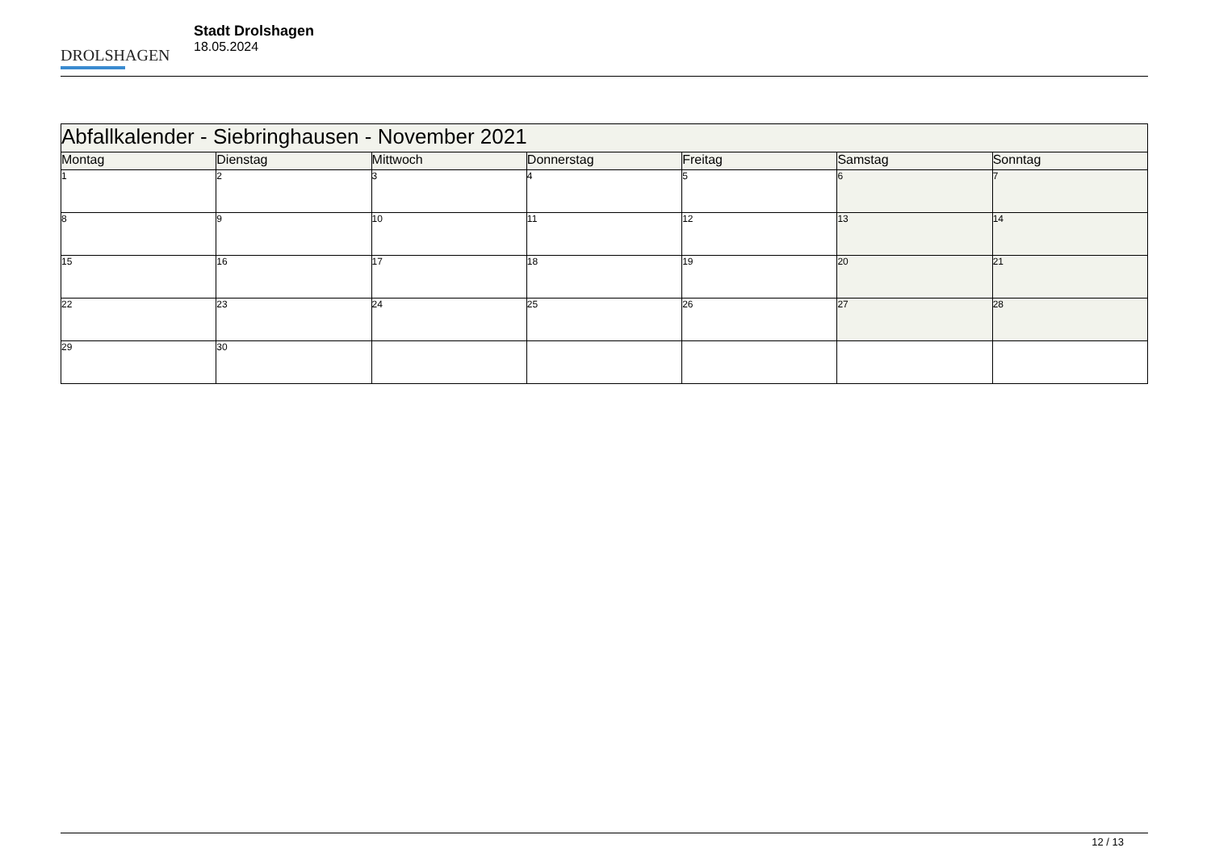DROLSHAGEN
Stadt Drolshagen
18.05.2024
| Abfallkalender - Siebringhausen - November 2021 | | | | | | |
| --- | --- | --- | --- | --- | --- | --- |
| Montag | Dienstag | Mittwoch | Donnerstag | Freitag | Samstag | Sonntag |
| 1 | 2 | 3 | 4 | 5 | 6 | 7 |
| 8 | 9 | 10 | 11 | 12 | 13 | 14 |
| 15 | 16 | 17 | 18 | 19 | 20 | 21 |
| 22 | 23 | 24 | 25 | 26 | 27 | 28 |
| 29 | 30 | | | | | |
12 / 13